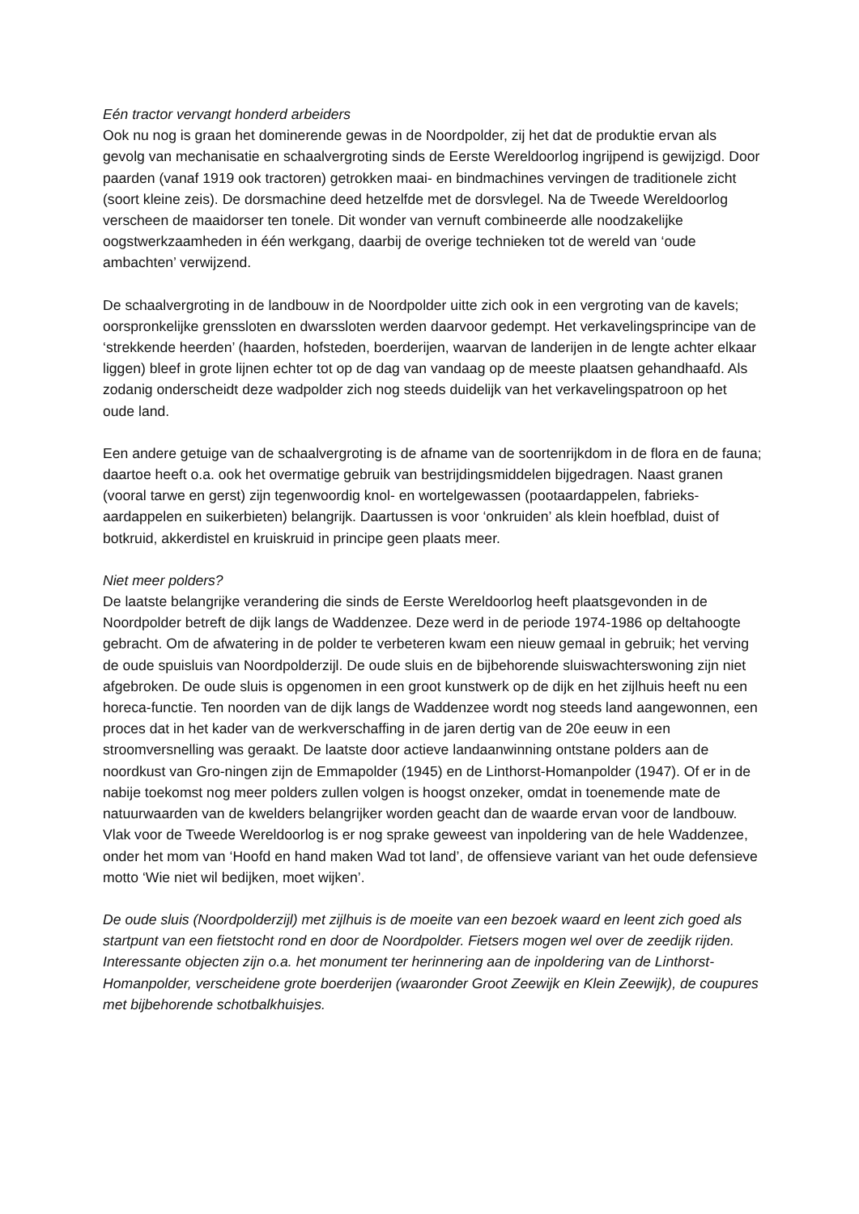Eén tractor vervangt honderd arbeiders
Ook nu nog is graan het dominerende gewas in de Noordpolder, zij het dat de produktie ervan als gevolg van mechanisatie en schaalvergroting sinds de Eerste Wereldoorlog ingrijpend is gewijzigd. Door paarden (vanaf 1919 ook tractoren) getrokken maai- en bindmachines vervingen de traditionele zicht (soort kleine zeis). De dorsmachine deed hetzelfde met de dorsvlegel. Na de Tweede Wereldoorlog verscheen de maaidorser ten tonele. Dit wonder van vernuft combineerde alle noodzakelijke oogstwerkzaamheden in één werkgang, daarbij de overige technieken tot de wereld van ‘oude ambachten’ verwijzend.
De schaalvergroting in de landbouw in de Noordpolder uitte zich ook in een vergroting van de kavels; oorspronkelijke grenssloten en dwarssloten werden daarvoor gedempt. Het verkavelingsprincipe van de ‘strekkende heerden’ (haarden, hofsteden, boerderijen, waarvan de landerijen in de lengte achter elkaar liggen) bleef in grote lijnen echter tot op de dag van vandaag op de meeste plaatsen gehandhaafd. Als zodanig onderscheidt deze wadpolder zich nog steeds duidelijk van het verkavelingspatroon op het oude land.
Een andere getuige van de schaalvergroting is de afname van de soortenrijkdom in de flora en de fauna; daartoe heeft o.a. ook het overmatige gebruik van bestrijdingsmiddelen bijgedragen. Naast granen (vooral tarwe en gerst) zijn tegenwoordig knol- en wortelgewassen (pootaardappelen, fabrieks-aardappelen en suikerbieten) belangrijk. Daartussen is voor ‘onkruiden’ als klein hoefblad, duist of botkruid, akkerdistel en kruiskruid in principe geen plaats meer.
Niet meer polders?
De laatste belangrijke verandering die sinds de Eerste Wereldoorlog heeft plaatsgevonden in de Noordpolder betreft de dijk langs de Waddenzee. Deze werd in de periode 1974-1986 op deltahoogte gebracht. Om de afwatering in de polder te verbeteren kwam een nieuw gemaal in gebruik; het verving de oude spuisluis van Noordpolderzijl. De oude sluis en de bijbehorende sluiswachterswoning zijn niet afgebroken. De oude sluis is opgenomen in een groot kunstwerk op de dijk en het zijlhuis heeft nu een horeca-functie. Ten noorden van de dijk langs de Waddenzee wordt nog steeds land aangewonnen, een proces dat in het kader van de werkverschaffing in de jaren dertig van de 20e eeuw in een stroomversnelling was geraakt. De laatste door actieve landaanwinning ontstane polders aan de noordkust van Gro-ningen zijn de Emmapolder (1945) en de Linthorst-Homanpolder (1947). Of er in de nabije toekomst nog meer polders zullen volgen is hoogst onzeker, omdat in toenemende mate de natuurwaarden van de kwelders belangrijker worden geacht dan de waarde ervan voor de landbouw. Vlak voor de Tweede Wereldoorlog is er nog sprake geweest van inpoldering van de hele Waddenzee, onder het mom van ‘Hoofd en hand maken Wad tot land’, de offensieve variant van het oude defensieve motto ‘Wie niet wil bedijken, moet wijken’.
De oude sluis (Noordpolderzijl) met zijlhuis is de moeite van een bezoek waard en leent zich goed als startpunt van een fietstocht rond en door de Noordpolder. Fietsers mogen wel over de zeedijk rijden. Interessante objecten zijn o.a. het monument ter herinnering aan de inpoldering van de Linthorst-Homanpolder, verscheidene grote boerderijen (waaronder Groot Zeewijk en Klein Zeewijk), de coupures met bijbehorende schotbalkhuisjes.